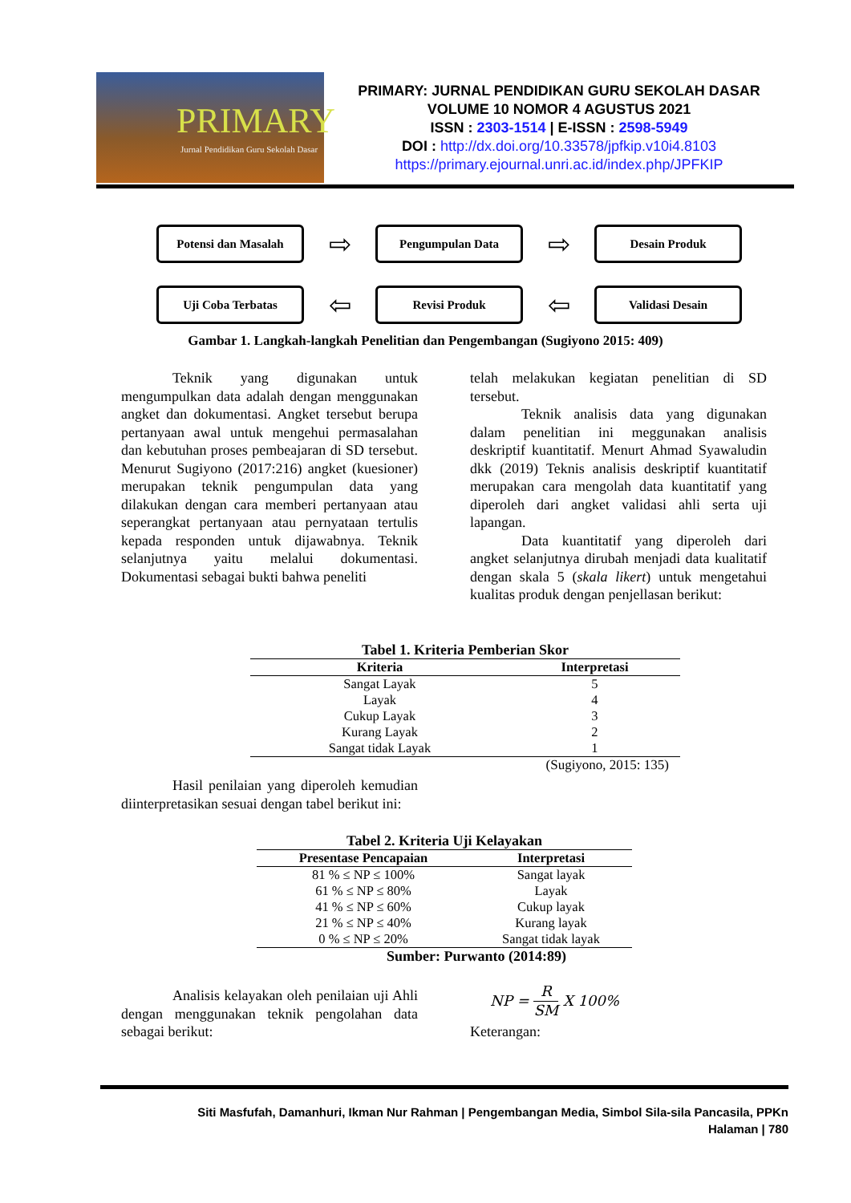PRIMARY
Jurnal Pendidikan Guru Sekolah Dasar
PRIMARY: JURNAL PENDIDIKAN GURU SEKOLAH DASAR
VOLUME 10 NOMOR 4 AGUSTUS 2021
ISSN : 2303-1514 | E-ISSN : 2598-5949
DOI : http://dx.doi.org/10.33578/jpfkip.v10i4.8103
https://primary.ejournal.unri.ac.id/index.php/JPFKIP
Potensi dan Masalah
⇨
Pengumpulan Data
⇨
Desain Produk
Uji Coba Terbatas
⇦
Revisi Produk
⇦
Validasi Desain
Gambar 1. Langkah-langkah Penelitian dan Pengembangan (Sugiyono 2015: 409)
Teknik yang digunakan untuk mengumpulkan data adalah dengan menggunakan angket dan dokumentasi. Angket tersebut berupa pertanyaan awal untuk mengehui permasalahan dan kebutuhan proses pembeajaran di SD tersebut. Menurut Sugiyono (2017:216) angket (kuesioner) merupakan teknik pengumpulan data yang dilakukan dengan cara memberi pertanyaan atau seperangkat pertanyaan atau pernyataan tertulis kepada responden untuk dijawabnya. Teknik selanjutnya yaitu melalui dokumentasi. Dokumentasi sebagai bukti bahwa peneliti
telah melakukan kegiatan penelitian di SD tersebut.
Teknik analisis data yang digunakan dalam penelitian ini meggunakan analisis deskriptif kuantitatif. Menurt Ahmad Syawaludin dkk (2019) Teknis analisis deskriptif kuantitatif merupakan cara mengolah data kuantitatif yang diperoleh dari angket validasi ahli serta uji lapangan.
Data kuantitatif yang diperoleh dari angket selanjutnya dirubah menjadi data kualitatif dengan skala 5 (skala likert) untuk mengetahui kualitas produk dengan penjellasan berikut:
Tabel 1. Kriteria Pemberian Skor
| Kriteria | Interpretasi |
| --- | --- |
| Sangat Layak | 5 |
| Layak | 4 |
| Cukup Layak | 3 |
| Kurang Layak | 2 |
| Sangat tidak Layak | 1 |
(Sugiyono, 2015: 135)
Hasil penilaian yang diperoleh kemudian diinterpretasikan sesuai dengan tabel berikut ini:
Tabel 2. Kriteria Uji Kelayakan
| Presentase Pencapaian | Interpretasi |
| --- | --- |
| 81 % ≤ NP ≤ 100% | Sangat layak |
| 61 % ≤ NP ≤ 80% | Layak |
| 41 % ≤ NP ≤ 60% | Cukup layak |
| 21 % ≤ NP ≤ 40% | Kurang layak |
| 0 % ≤ NP ≤ 20% | Sangat tidak layak |
Sumber: Purwanto (2014:89)
Analisis kelayakan oleh penilaian uji Ahli dengan menggunakan teknik pengolahan data sebagai berikut:
NP = R SM X 100%
Keterangan:
Siti Masfufah, Damanhuri, Ikman Nur Rahman | Pengembangan Media, Simbol Sila-sila Pancasila, PPKn
Halaman | 780